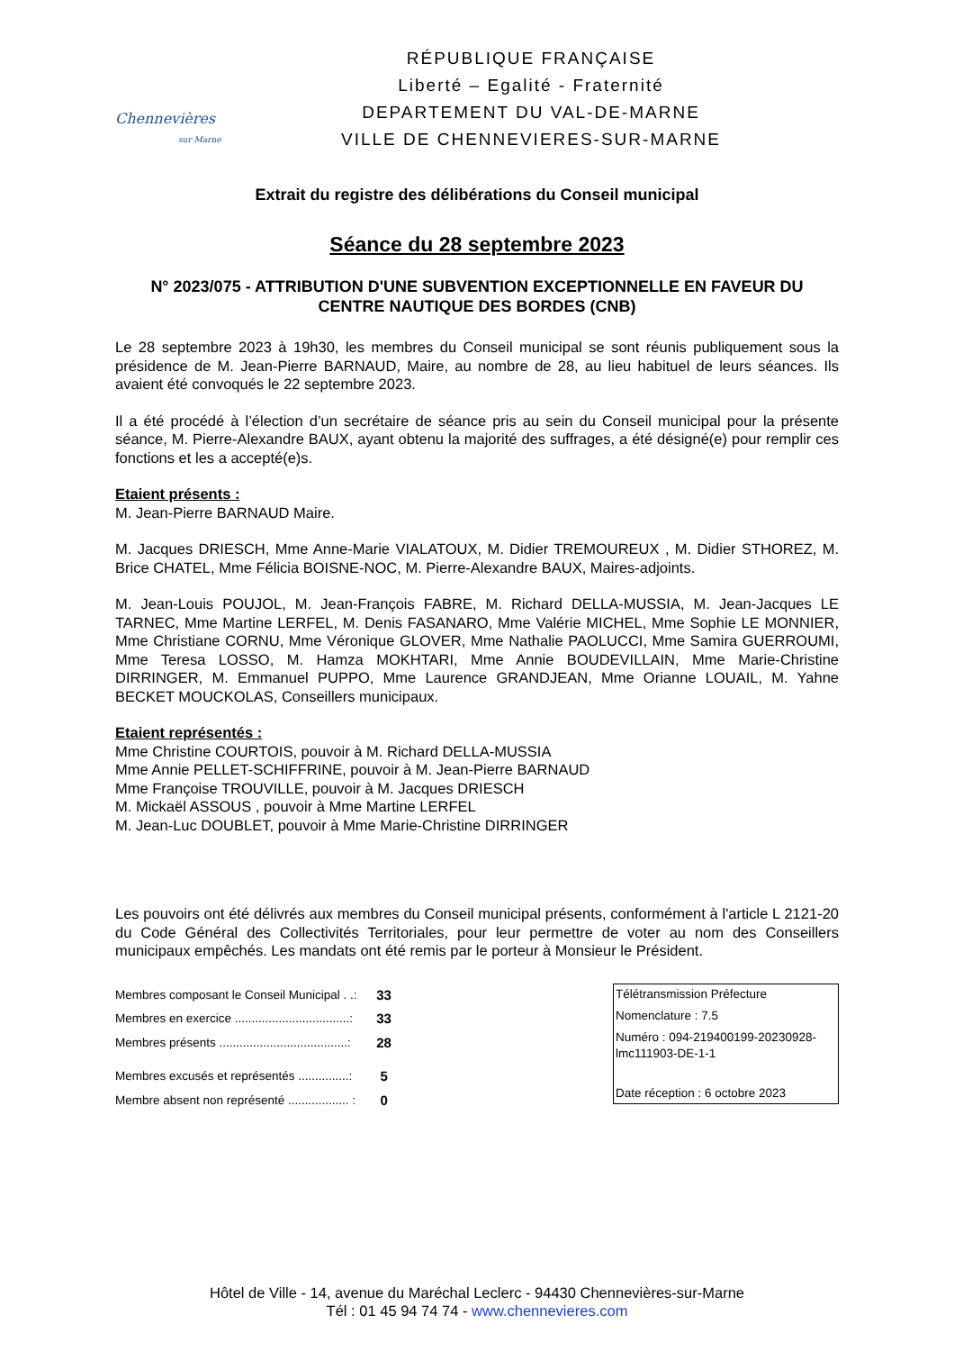Chennevières
sur Marne
RÉPUBLIQUE FRANÇAISE
Liberté – Egalité - Fraternité
DEPARTEMENT DU VAL-DE-MARNE
VILLE DE CHENNEVIERES-SUR-MARNE
Extrait du registre des délibérations du Conseil municipal
Séance du 28 septembre 2023
N° 2023/075 - ATTRIBUTION D'UNE SUBVENTION EXCEPTIONNELLE EN FAVEUR DU CENTRE NAUTIQUE DES BORDES (CNB)
Le 28 septembre 2023 à 19h30, les membres du Conseil municipal se sont réunis publiquement sous la présidence de M. Jean-Pierre BARNAUD, Maire, au nombre de 28, au lieu habituel de leurs séances. Ils avaient été convoqués le 22 septembre 2023.
Il a été procédé à l’élection d’un secrétaire de séance pris au sein du Conseil municipal pour la présente séance, M. Pierre-Alexandre BAUX, ayant obtenu la majorité des suffrages, a été désigné(e) pour remplir ces fonctions et les a accepté(e)s.
Etaient présents :
M. Jean-Pierre BARNAUD Maire.
M. Jacques DRIESCH, Mme Anne-Marie VIALATOUX, M. Didier TREMOUREUX , M. Didier STHOREZ, M. Brice CHATEL, Mme Félicia BOISNE-NOC, M. Pierre-Alexandre BAUX, Maires-adjoints.
M. Jean-Louis POUJOL, M. Jean-François FABRE, M. Richard DELLA-MUSSIA, M. Jean-Jacques LE TARNEC, Mme Martine LERFEL, M. Denis FASANARO, Mme Valérie MICHEL, Mme Sophie LE MONNIER, Mme Christiane CORNU, Mme Véronique GLOVER, Mme Nathalie PAOLUCCI, Mme Samira GUERROUMI, Mme Teresa LOSSO, M. Hamza MOKHTARI, Mme Annie BOUDEVILLAIN, Mme Marie-Christine DIRRINGER, M. Emmanuel PUPPO, Mme Laurence GRANDJEAN, Mme Orianne LOUAIL, M. Yahne BECKET MOUCKOLAS, Conseillers municipaux.
Etaient représentés :
Mme Christine COURTOIS, pouvoir à M. Richard DELLA-MUSSIA
Mme Annie PELLET-SCHIFFRINE, pouvoir à M. Jean-Pierre BARNAUD
Mme Françoise TROUVILLE, pouvoir à M. Jacques DRIESCH
M. Mickaël ASSOUS , pouvoir à Mme Martine LERFEL
M. Jean-Luc DOUBLET, pouvoir à Mme Marie-Christine DIRRINGER
Les pouvoirs ont été délivrés aux membres du Conseil municipal présents, conformément à l'article L 2121-20 du Code Général des Collectivités Territoriales, pour leur permettre de voter au nom des Conseillers municipaux empêchés. Les mandats ont été remis par le porteur à Monsieur le Président.
| Membres composant le Conseil Municipal . .: | 33 |
| Membres en exercice ..................................: | 33 |
| Membres présents ......................................: | 28 |
| Membres excusés et représentés ...............: | 5 |
| Membre absent non représenté .................. : | 0 |
Télétransmission Préfecture
Nomenclature : 7.5
Numéro : 094-219400199-20230928-lmc111903-DE-1-1
Date réception : 6 octobre 2023
Hôtel de Ville - 14, avenue du Maréchal Leclerc - 94430 Chennevières-sur-Marne
Tél : 01 45 94 74 74 - www.chennevieres.com